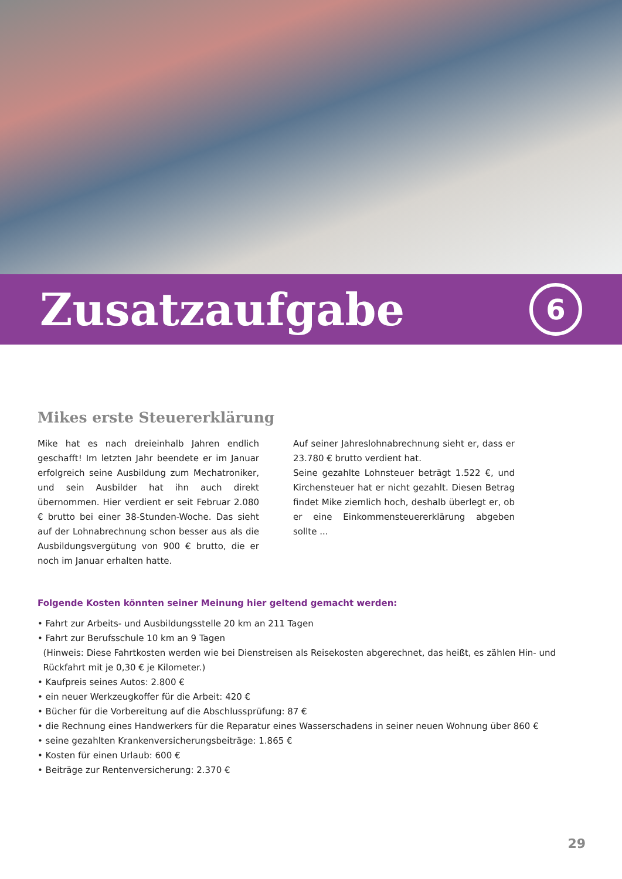Zusatzaufgabe
6
Mikes erste Steuererklärung
Mike hat es nach dreieinhalb Jahren endlich geschafft! Im letzten Jahr beendete er im Januar erfolgreich seine Ausbildung zum Mechatroniker, und sein Ausbilder hat ihn auch direkt übernommen. Hier verdient er seit Februar 2.080 € brutto bei einer 38-Stunden-Woche. Das sieht auf der Lohnabrechnung schon besser aus als die Ausbildungsvergütung von 900 € brutto, die er noch im Januar erhalten hatte.
Auf seiner Jahreslohnabrechnung sieht er, dass er 23.780 € brutto verdient hat.
Seine gezahlte Lohnsteuer beträgt 1.522 €, und Kirchensteuer hat er nicht gezahlt. Diesen Betrag findet Mike ziemlich hoch, deshalb überlegt er, ob er eine Einkommensteuererklärung abgeben sollte ...
Folgende Kosten könnten seiner Meinung hier geltend gemacht werden:
• Fahrt zur Arbeits- und Ausbildungsstelle 20 km an 211 Tagen
• Fahrt zur Berufsschule 10 km an 9 Tagen
(Hinweis: Diese Fahrtkosten werden wie bei Dienstreisen als Reisekosten abgerechnet, das heißt, es zählen Hin- und
Rückfahrt mit je 0,30 € je Kilometer.)
• Kaufpreis seines Autos: 2.800 €
• ein neuer Werkzeugkoffer für die Arbeit: 420 €
• Bücher für die Vorbereitung auf die Abschlussprüfung: 87 €
• die Rechnung eines Handwerkers für die Reparatur eines Wasserschadens in seiner neuen Wohnung über 860 €
• seine gezahlten Krankenversicherungsbeiträge: 1.865 €
• Kosten für einen Urlaub: 600 €
• Beiträge zur Rentenversicherung: 2.370 €
29